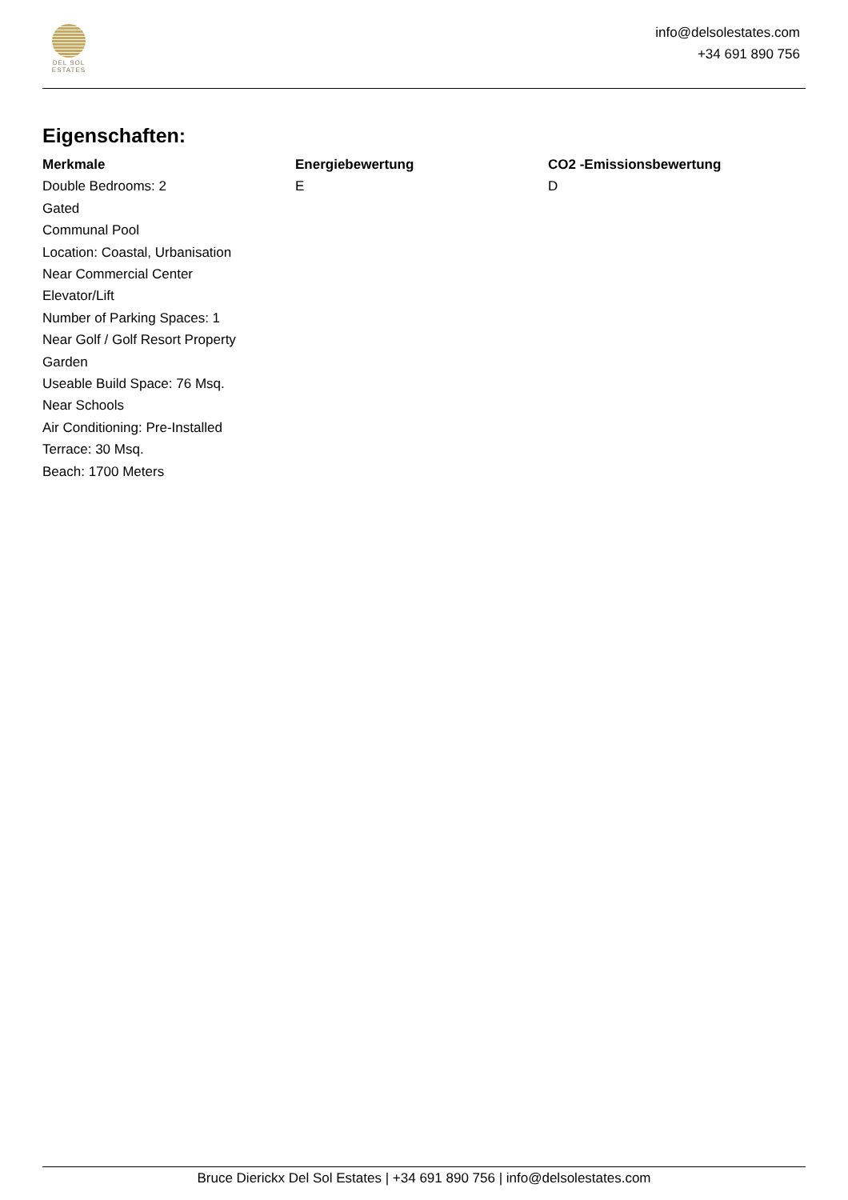DEL SOL
ESTATES
info@delsolestates.com
+34 691 890 756
Eigenschaften:
Merkmale
Double Bedrooms: 2
Gated
Communal Pool
Location: Coastal, Urbanisation
Near Commercial Center
Elevator/Lift
Number of Parking Spaces: 1
Near Golf / Golf Resort Property
Garden
Useable Build Space: 76 Msq.
Near Schools
Air Conditioning: Pre-Installed
Terrace: 30 Msq.
Beach: 1700 Meters
Energiebewertung
E
CO2 -Emissionsbewertung
D
Bruce Dierickx Del Sol Estates | +34 691 890 756 | info@delsolestates.com